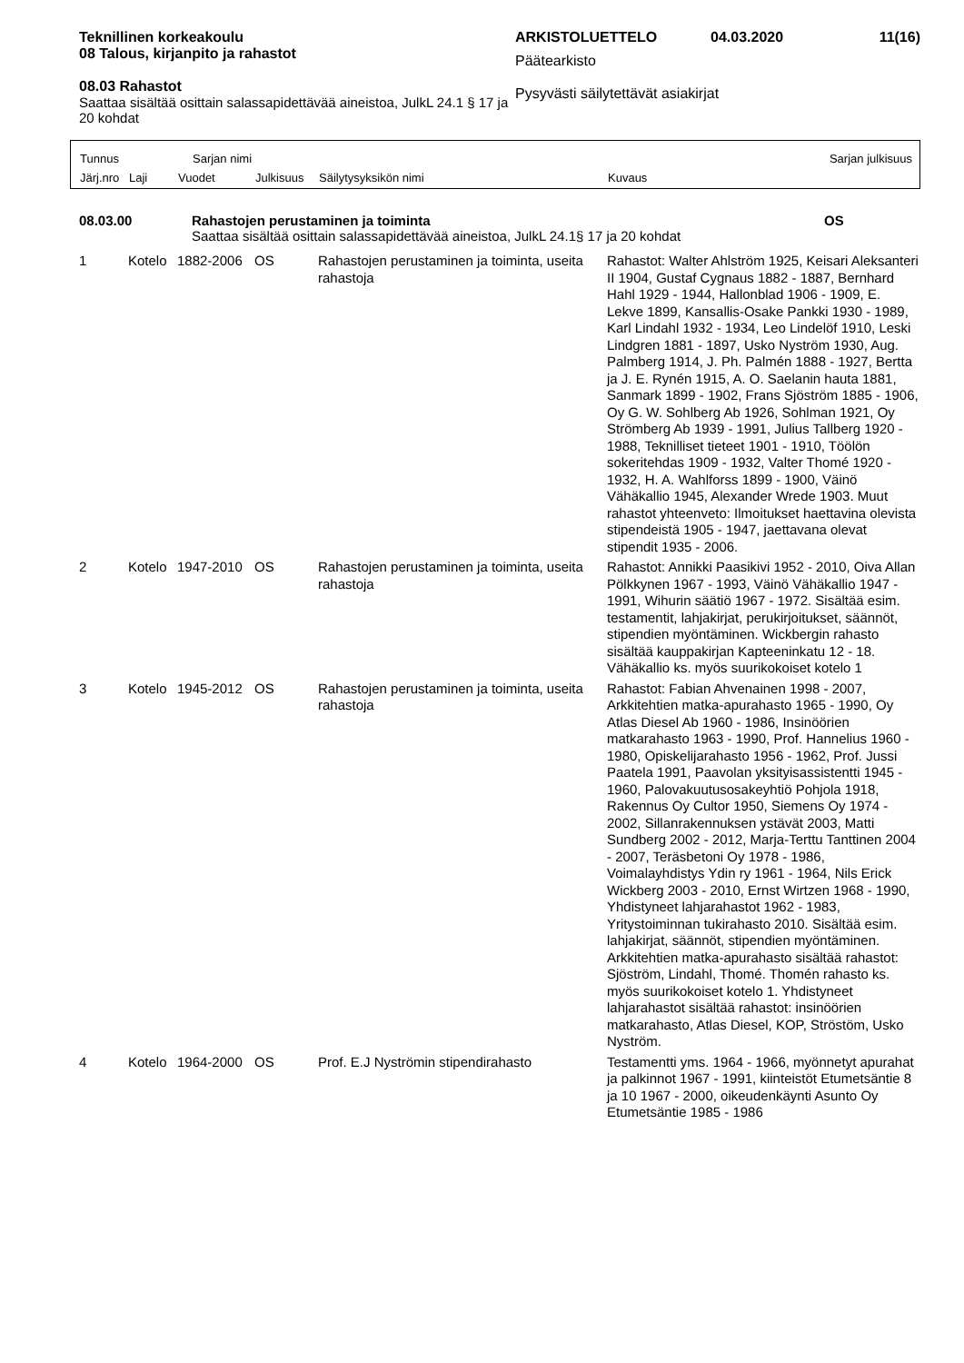Teknillinen korkeakoulu
08 Talous, kirjanpito ja rahastot
08.03 Rahastot
Saattaa sisältää osittain salassapidettävää aineistoa, JulkL 24.1 § 17 ja 20 kohdat
ARKISTOLUETTELO 04.03.2020 11(16)
Päätearkisto
Pysyvästi säilytettävät asiakirjat
Tunnus Sarjan nimi Sarjan julkisuus
Järj.nro Laji Vuodet Julkisuus Säilytysyksikön nimi Kuvaus
08.03.00 Rahastojen perustaminen ja toiminta OS
Saattaa sisältää osittain salassapidettävää aineistoa, JulkL 24.1§ 17 ja 20 kohdat
| 1 | Kotelo | 1882-2006 | OS | Rahastojen perustaminen ja toiminta, useita rahastoja | Rahastot: Walter Ahlström 1925, Keisari Aleksanteri II 1904, Gustaf Cygnaus 1882 - 1887, Bernhard Hahl 1929 - 1944, Hallonblad 1906 - 1909, E. Lekve 1899, Kansallis-Osake Pankki 1930 - 1989, Karl Lindahl 1932 - 1934, Leo Lindelöf 1910, Leski Lindgren 1881 - 1897, Usko Nyström 1930, Aug. Palmberg 1914, J. Ph. Palmén 1888 - 1927, Bertta ja J. E. Rynén 1915, A. O. Saelanin hauta 1881, Sanmark 1899 - 1902, Frans Sjöström 1885 - 1906, Oy G. W. Sohlberg Ab 1926, Sohlman 1921, Oy Strömberg Ab 1939 - 1991, Julius Tallberg 1920 - 1988, Teknilliset tieteet 1901 - 1910, Töölön sokeritehdas 1909 - 1932, Valter Thomé 1920 - 1932, H. A. Wahlforss 1899 - 1900, Väinö Vähäkallio 1945, Alexander Wrede 1903. Muut rahastot yhteenveto: Ilmoitukset haettavina olevista stipendeistä 1905 - 1947, jaettavana olevat stipendit 1935 - 2006. |
| 2 | Kotelo | 1947-2010 | OS | Rahastojen perustaminen ja toiminta, useita rahastoja | Rahastot: Annikki Paasikivi 1952 - 2010, Oiva Allan Pölkkynen 1967 - 1993, Väinö Vähäkallio 1947 - 1991, Wihurin säätiö 1967 - 1972. Sisältää esim. testamentit, lahjakirjat, perukirjoitukset, säännöt, stipendien myöntäminen. Wickbergin rahasto sisältää kauppakirjan Kapteeninkatu 12 - 18. Vähäkallio ks. myös suurikokoiset kotelo 1 |
| 3 | Kotelo | 1945-2012 | OS | Rahastojen perustaminen ja toiminta, useita rahastoja | Rahastot: Fabian Ahvenainen 1998 - 2007, Arkkitehtien matka-apurahasto 1965 - 1990, Oy Atlas Diesel Ab 1960 - 1986, Insinöörien matkarahasto 1963 - 1990, Prof. Hannelius 1960 - 1980, Opiskelijarahasto 1956 - 1962, Prof. Jussi Paatela 1991, Paavolan yksityisassistentti 1945 - 1960, Palovakuutusosakeyhtiö Pohjola 1918, Rakennus Oy Cultor 1950, Siemens Oy 1974 - 2002, Sillanrakennuksen ystävät 2003, Matti Sundberg 2002 - 2012, Marja-Terttu Tanttinen 2004 - 2007, Teräsbetoni Oy 1978 - 1986, Voimalayhdistys Ydin ry 1961 - 1964, Nils Erick Wickberg 2003 - 2010, Ernst Wirtzen 1968 - 1990, Yhdistyneet lahjarahastot 1962 - 1983, Yritystoiminnan tukirahasto 2010. Sisältää esim. lahjakirjat, säännöt, stipendien myöntäminen. Arkkitehtien matka-apurahasto sisältää rahastot: Sjöström, Lindahl, Thomé. Thomén rahasto ks. myös suurikokoiset kotelo 1. Yhdistyneet lahjarahastot sisältää rahastot: insinöörien matkarahasto, Atlas Diesel, KOP, Ströstöm, Usko Nyström. |
| 4 | Kotelo | 1964-2000 | OS | Prof. E.J Nyströmin stipendirahasto | Testamentti yms. 1964 - 1966, myönnetyt apurahat ja palkinnot 1967 - 1991, kiinteistöt Etumetsäntie 8 ja 10 1967 - 2000, oikeudenkäynti Asunto Oy Etumetsäntie 1985 - 1986 |